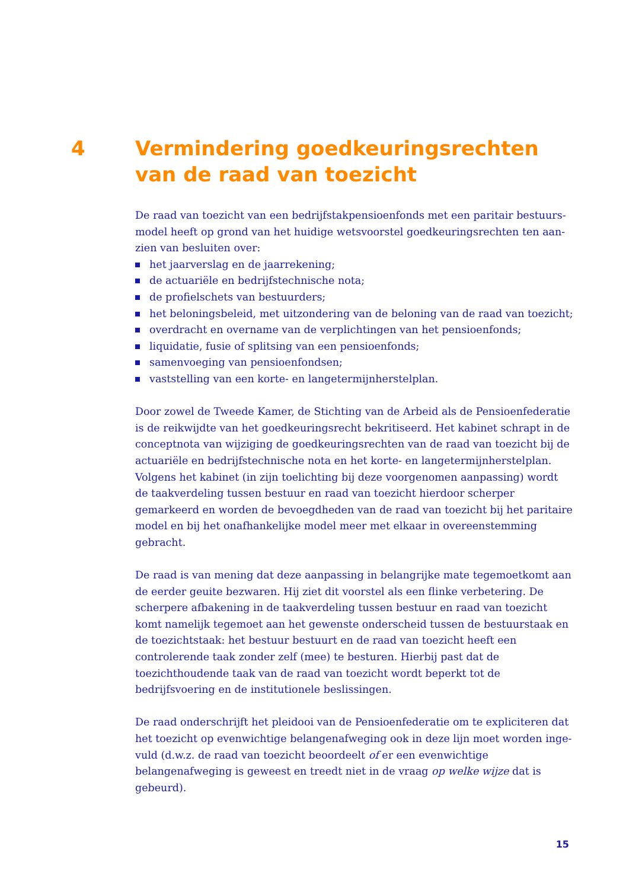4 Vermindering goedkeuringsrechten van de raad van toezicht
De raad van toezicht van een bedrijfstakpensioenfonds met een paritair bestuurs­model heeft op grond van het huidige wetsvoorstel goedkeuringsrechten ten aan­zien van besluiten over:
het jaarverslag en de jaarrekening;
de actuariële en bedrijfstechnische nota;
de profielschets van bestuurders;
het beloningsbeleid, met uitzondering van de beloning van de raad van toezicht;
overdracht en overname van de verplichtingen van het pensioenfonds;
liquidatie, fusie of splitsing van een pensioenfonds;
samenvoeging van pensioenfondsen;
vaststelling van een korte- en langetermijnherstelplan.
Door zowel de Tweede Kamer, de Stichting van de Arbeid als de Pensioenfederatie is de reikwijdte van het goedkeuringsrecht bekritiseerd. Het kabinet schrapt in de conceptnota van wijziging de goedkeuringsrechten van de raad van toezicht bij de actuariële en bedrijfstechnische nota en het korte- en langetermijnherstelplan. Volgens het kabinet (in zijn toelichting bij deze voorgenomen aanpassing) wordt de taakverdeling tussen bestuur en raad van toezicht hierdoor scherper gemarkeerd en worden de bevoegdheden van de raad van toezicht bij het paritaire model en bij het onafhankelijke model meer met elkaar in overeenstemming gebracht.
De raad is van mening dat deze aanpassing in belangrijke mate tegemoetkomt aan de eerder geuite bezwaren. Hij ziet dit voorstel als een flinke verbetering. De scher­pere afbakening in de taakverdeling tussen bestuur en raad van toezicht komt name­lijk tegemoet aan het gewenste onderscheid tussen de bestuurstaak en de toezicht­staak: het bestuur bestuurt en de raad van toezicht heeft een controlerende taak zonder zelf (mee) te besturen. Hierbij past dat de toezichthoudende taak van de raad van toezicht wordt beperkt tot de bedrijfsvoering en de institutionele beslissingen.
De raad onderschrijft het pleidooi van de Pensioenfederatie om te expliciteren dat het toezicht op evenwichtige belangenafweging ook in deze lijn moet worden inge­vuld (d.w.z. de raad van toezicht beoordeelt of er een evenwichtige belangenafweging is geweest en treedt niet in de vraag op welke wijze dat is gebeurd).
15